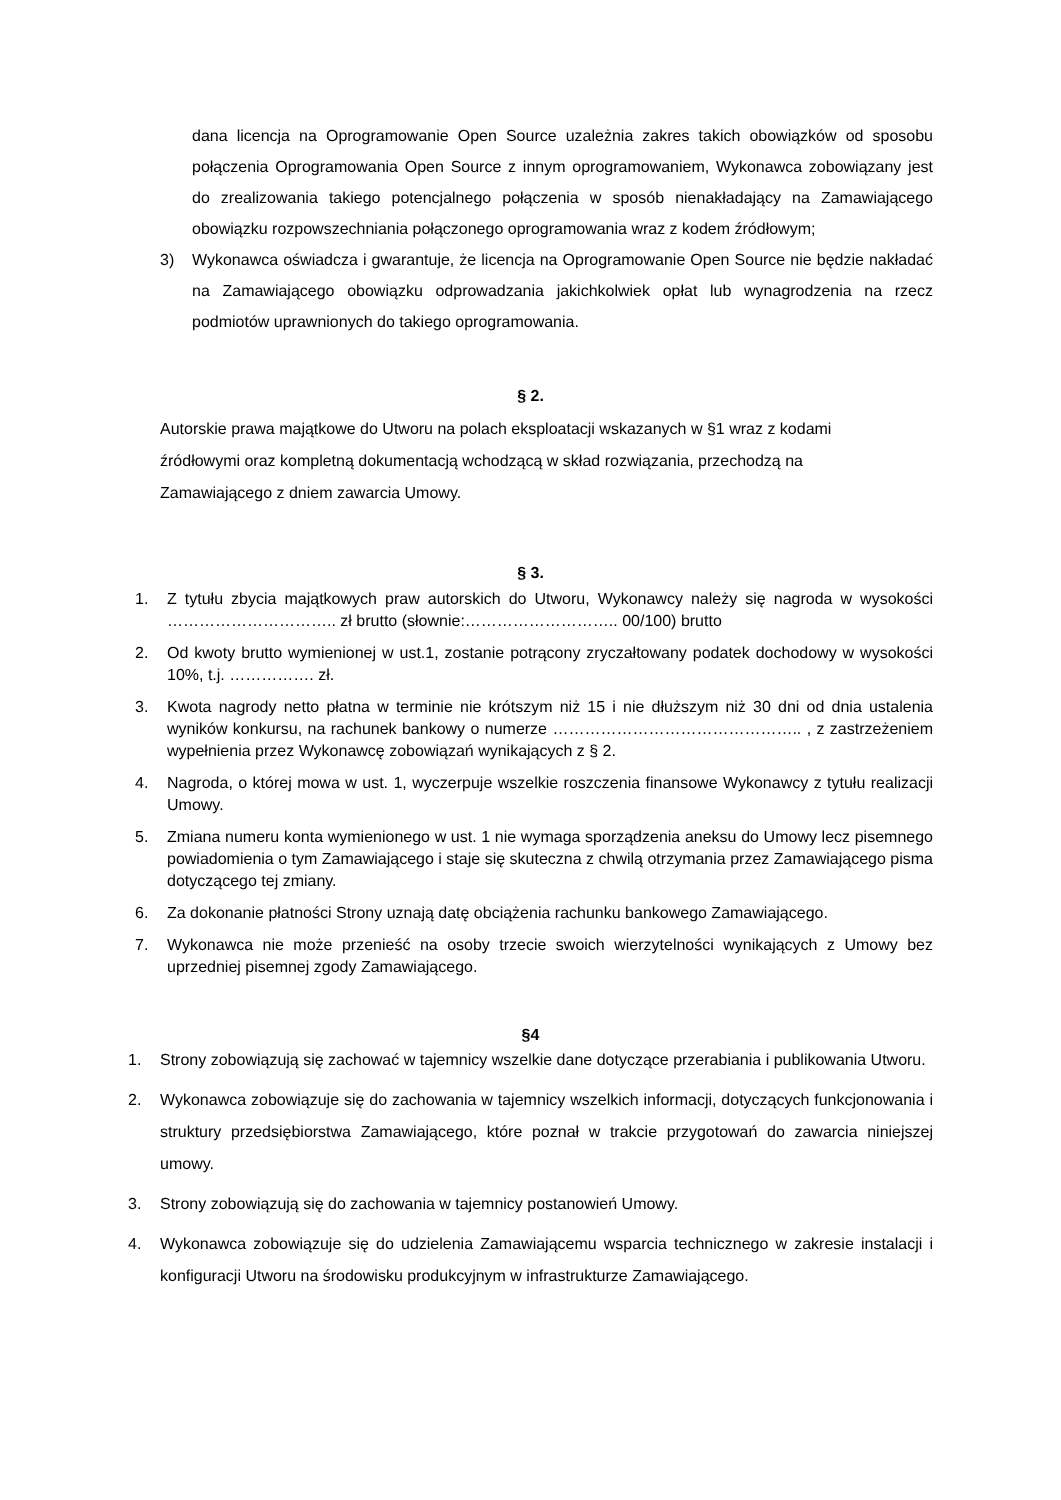dana licencja na Oprogramowanie Open Source uzależnia zakres takich obowiązków od sposobu połączenia Oprogramowania Open Source z innym oprogramowaniem, Wykonawca zobowiązany jest do zrealizowania takiego potencjalnego połączenia w sposób nienakładający na Zamawiającego obowiązku rozpowszechniania połączonego oprogramowania wraz z kodem źródłowym;
3) Wykonawca oświadcza i gwarantuje, że licencja na Oprogramowanie Open Source nie będzie nakładać na Zamawiającego obowiązku odprowadzania jakichkolwiek opłat lub wynagrodzenia na rzecz podmiotów uprawnionych do takiego oprogramowania.
§ 2.
Autorskie prawa majątkowe do Utworu na polach eksploatacji wskazanych w §1 wraz z kodami źródłowymi oraz kompletną dokumentacją wchodzącą w skład rozwiązania, przechodzą na Zamawiającego z dniem zawarcia Umowy.
§ 3.
1. Z tytułu zbycia majątkowych praw autorskich do Utworu, Wykonawcy należy się nagroda w wysokości ………………………….. zł brutto (słownie:……………………….. 00/100) brutto
2. Od kwoty brutto wymienionej w ust.1, zostanie potrącony zryczałtowany podatek dochodowy w wysokości 10%, t.j. ……………. zł.
3. Kwota nagrody netto płatna w terminie nie krótszym niż 15 i nie dłuższym niż 30 dni od dnia ustalenia wyników konkursu, na rachunek bankowy o numerze ……………………………………….. , z zastrzeżeniem wypełnienia przez Wykonawcę zobowiązań wynikających z § 2.
4. Nagroda, o której mowa w ust. 1, wyczerpuje wszelkie roszczenia finansowe Wykonawcy z tytułu realizacji Umowy.
5. Zmiana numeru konta wymienionego w ust. 1 nie wymaga sporządzenia aneksu do Umowy lecz pisemnego powiadomienia o tym Zamawiającego i staje się skuteczna z chwilą otrzymania przez Zamawiającego pisma dotyczącego tej zmiany.
6. Za dokonanie płatności Strony uznają datę obciążenia rachunku bankowego Zamawiającego.
7. Wykonawca nie może przenieść na osoby trzecie swoich wierzytelności wynikających z Umowy bez uprzedniej pisemnej zgody Zamawiającego.
§4
1. Strony zobowiązują się zachować w tajemnicy wszelkie dane dotyczące przerabiania i publikowania Utworu.
2. Wykonawca zobowiązuje się do zachowania w tajemnicy wszelkich informacji, dotyczących funkcjonowania i struktury przedsiębiorstwa Zamawiającego, które poznał w trakcie przygotowań do zawarcia niniejszej umowy.
3. Strony zobowiązują się do zachowania w tajemnicy postanowień Umowy.
4. Wykonawca zobowiązuje się do udzielenia Zamawiającemu wsparcia technicznego w zakresie instalacji i konfiguracji Utworu na środowisku produkcyjnym w infrastrukturze Zamawiającego.